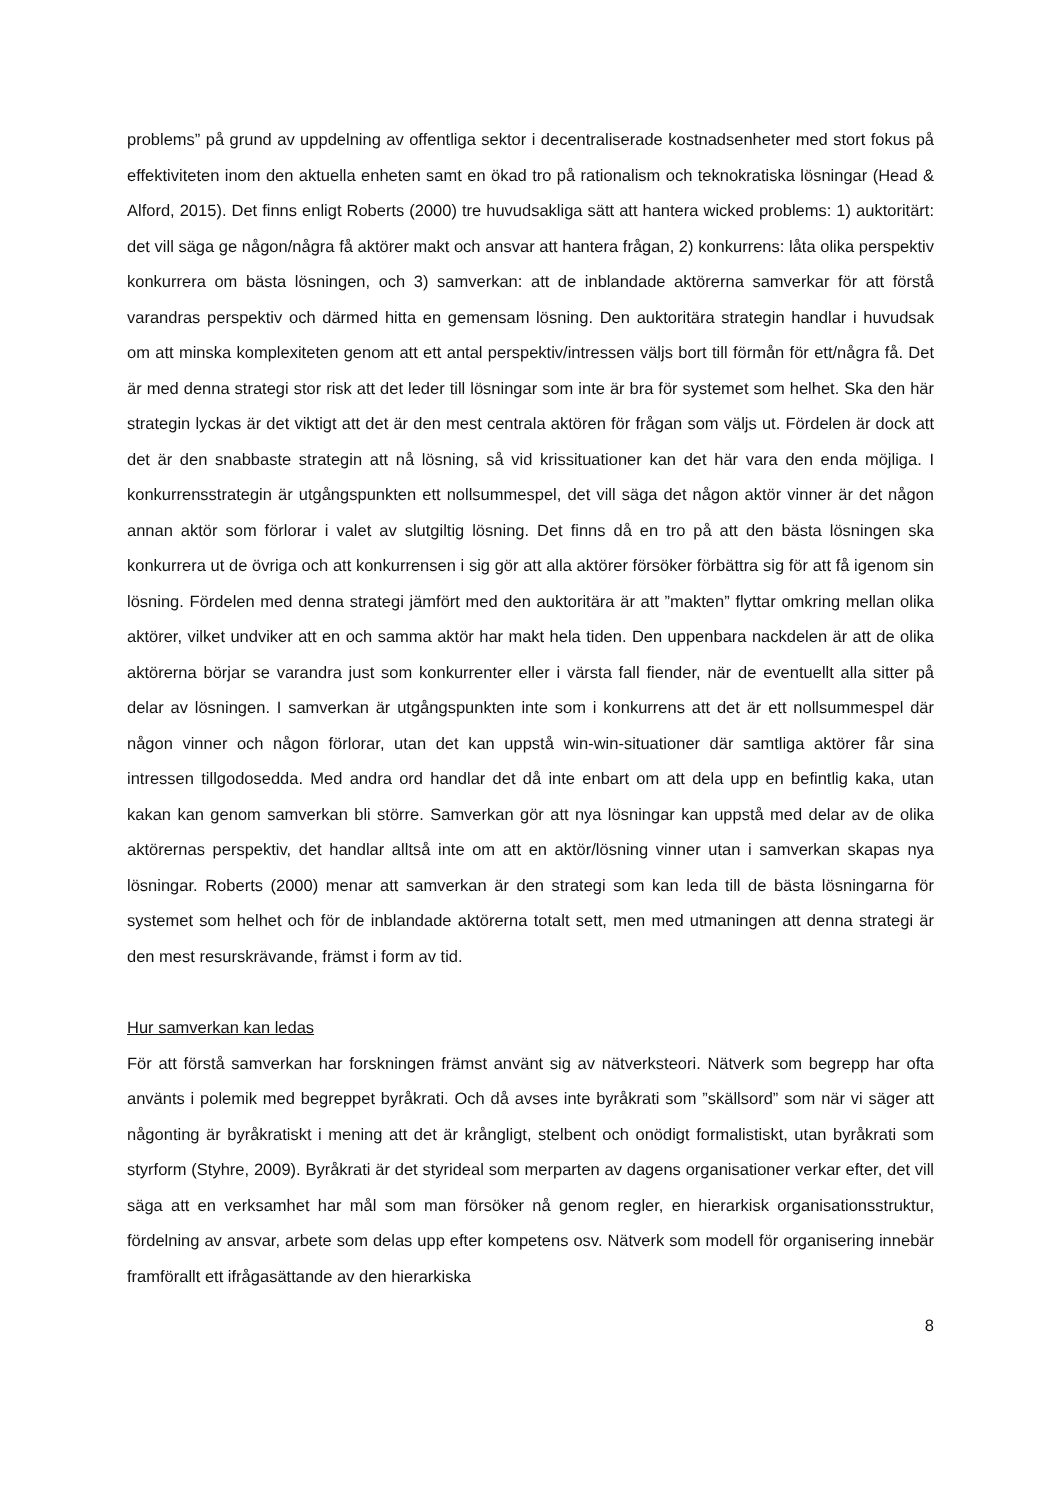problems” på grund av uppdelning av offentliga sektor i decentraliserade kostnadsenheter med stort fokus på effektiviteten inom den aktuella enheten samt en ökad tro på rationalism och teknokratiska lösningar (Head & Alford, 2015). Det finns enligt Roberts (2000) tre huvudsakliga sätt att hantera wicked problems: 1) auktoritärt: det vill säga ge någon/några få aktörer makt och ansvar att hantera frågan, 2) konkurrens: låta olika perspektiv konkurrera om bästa lösningen, och 3) samverkan: att de inblandade aktörerna samverkar för att förstå varandras perspektiv och därmed hitta en gemensam lösning. Den auktoritära strategin handlar i huvudsak om att minska komplexiteten genom att ett antal perspektiv/intressen väljs bort till förmån för ett/några få. Det är med denna strategi stor risk att det leder till lösningar som inte är bra för systemet som helhet. Ska den här strategin lyckas är det viktigt att det är den mest centrala aktören för frågan som väljs ut. Fördelen är dock att det är den snabbaste strategin att nå lösning, så vid krissituationer kan det här vara den enda möjliga. I konkurrensstrategin är utgångspunkten ett nollsummespel, det vill säga det någon aktör vinner är det någon annan aktör som förlorar i valet av slutgiltig lösning. Det finns då en tro på att den bästa lösningen ska konkurrera ut de övriga och att konkurrensen i sig gör att alla aktörer försöker förbättra sig för att få igenom sin lösning. Fördelen med denna strategi jämfört med den auktoritära är att ”makten” flyttar omkring mellan olika aktörer, vilket undviker att en och samma aktör har makt hela tiden. Den uppenbara nackdelen är att de olika aktörerna börjar se varandra just som konkurrenter eller i värsta fall fiender, när de eventuellt alla sitter på delar av lösningen. I samverkan är utgångspunkten inte som i konkurrens att det är ett nollsummespel där någon vinner och någon förlorar, utan det kan uppstå win-win-situationer där samtliga aktörer får sina intressen tillgodosedda. Med andra ord handlar det då inte enbart om att dela upp en befintlig kaka, utan kakan kan genom samverkan bli större. Samverkan gör att nya lösningar kan uppstå med delar av de olika aktörernas perspektiv, det handlar alltså inte om att en aktör/lösning vinner utan i samverkan skapas nya lösningar. Roberts (2000) menar att samverkan är den strategi som kan leda till de bästa lösningarna för systemet som helhet och för de inblandade aktörerna totalt sett, men med utmaningen att denna strategi är den mest resurskrävande, främst i form av tid.
Hur samverkan kan ledas
För att förstå samverkan har forskningen främst använt sig av nätverksteori. Nätverk som begrepp har ofta använts i polemik med begreppet byråkrati. Och då avses inte byråkrati som ”skällsord” som när vi säger att någonting är byråkratiskt i mening att det är krångligt, stelbent och onödigt formalistiskt, utan byråkrati som styrform (Styhre, 2009). Byråkrati är det styrideal som merparten av dagens organisationer verkar efter, det vill säga att en verksamhet har mål som man försöker nå genom regler, en hierarkisk organisationsstruktur, fördelning av ansvar, arbete som delas upp efter kompetens osv. Nätverk som modell för organisering innebär framförallt ett ifrågasättande av den hierarkiska
8